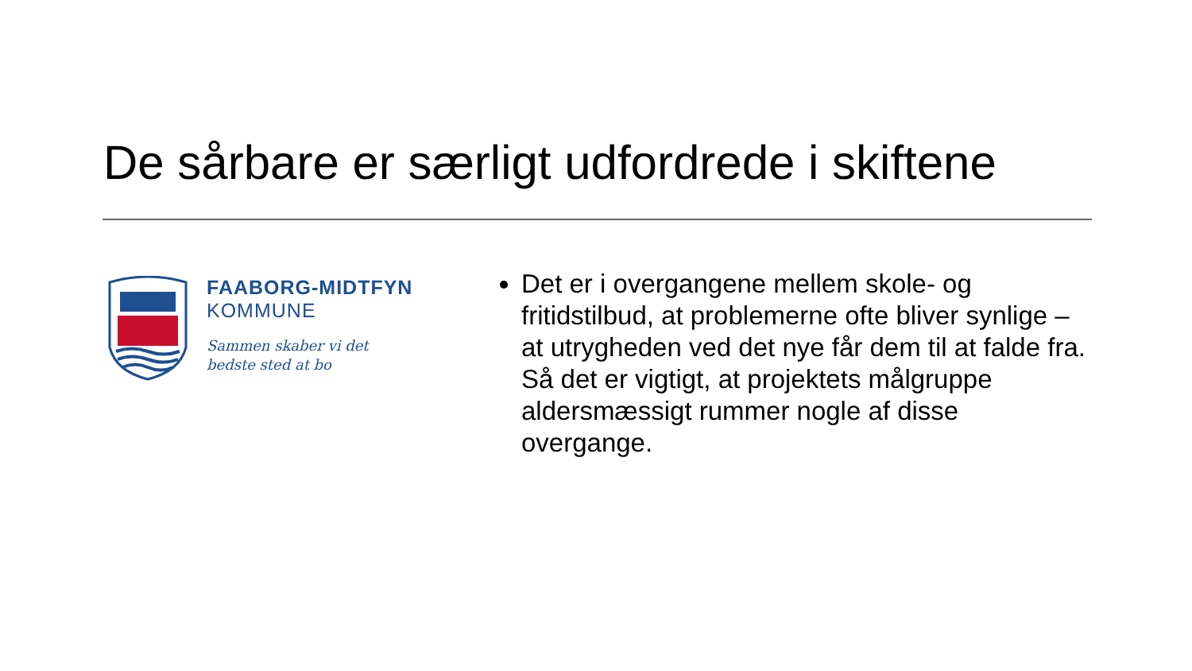De sårbare er særligt udfordrede i skiftene
FAABORG-MIDTFYN
KOMMUNE
Sammen skaber vi det
bedste sted at bo
Det er i overgangene mellem skole- og fritidstilbud, at problemerne ofte bliver synlige – at utrygheden ved det nye får dem til at falde fra. Så det er vigtigt, at projektets målgruppe aldersmæssigt rummer nogle af disse overgange.